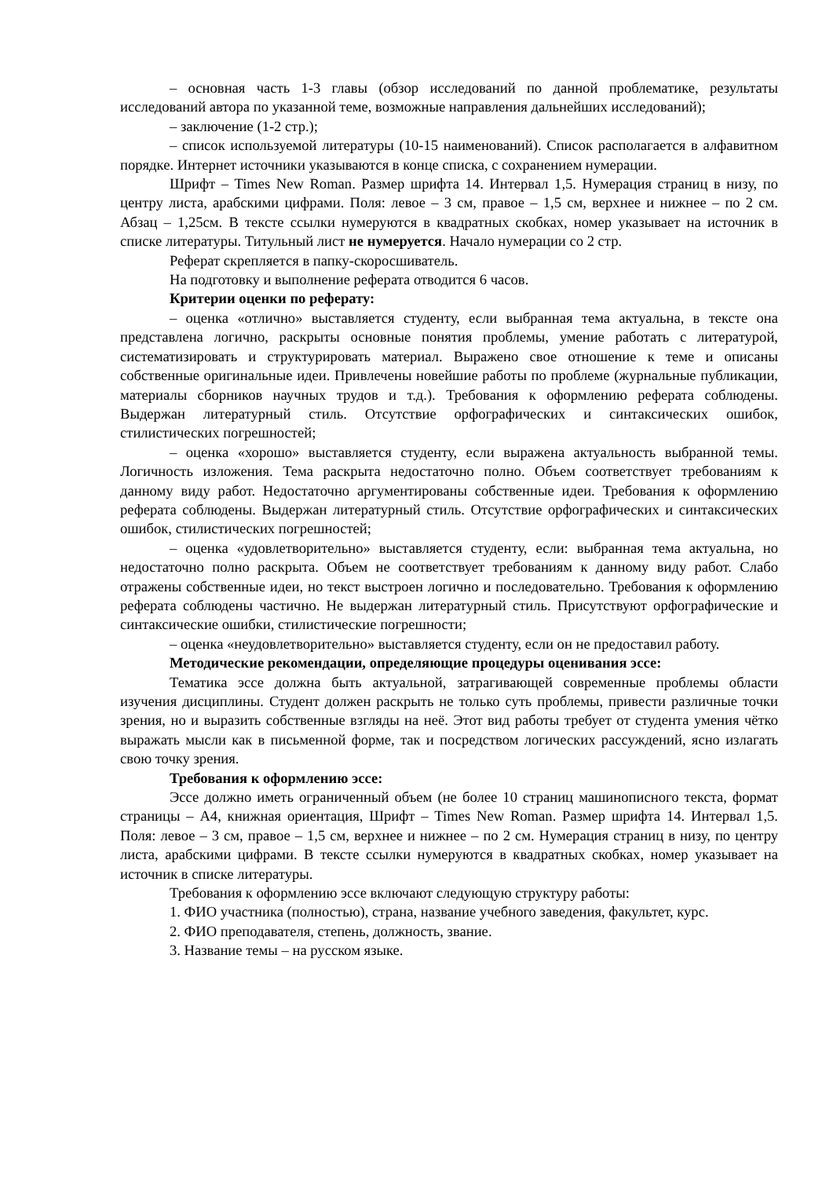– основная часть 1-3 главы (обзор исследований по данной проблематике, результаты исследований автора по указанной теме, возможные направления дальнейших исследований);
– заключение (1-2 стр.);
– список используемой литературы (10-15 наименований). Список располагается в алфавитном порядке. Интернет источники указываются в конце списка, с сохранением нумерации.
Шрифт – Times New Roman. Размер шрифта 14. Интервал 1,5. Нумерация страниц в низу, по центру листа, арабскими цифрами. Поля: левое – 3 см, правое – 1,5 см, верхнее и нижнее – по 2 см. Абзац – 1,25см. В тексте ссылки нумеруются в квадратных скобках, номер указывает на источник в списке литературы. Титульный лист не нумеруется. Начало нумерации со 2 стр.
Реферат скрепляется в папку-скоросшиватель.
На подготовку и выполнение реферата отводится 6 часов.
Критерии оценки по реферату:
– оценка «отлично» выставляется студенту, если выбранная тема актуальна, в тексте она представлена логично, раскрыты основные понятия проблемы, умение работать с литературой, систематизировать и структурировать материал. Выражено свое отношение к теме и описаны собственные оригинальные идеи. Привлечены новейшие работы по проблеме (журнальные публикации, материалы сборников научных трудов и т.д.). Требования к оформлению реферата соблюдены. Выдержан литературный стиль. Отсутствие орфографических и синтаксических ошибок, стилистических погрешностей;
– оценка «хорошо» выставляется студенту, если выражена актуальность выбранной темы. Логичность изложения. Тема раскрыта недостаточно полно. Объем соответствует требованиям к данному виду работ. Недостаточно аргументированы собственные идеи. Требования к оформлению реферата соблюдены. Выдержан литературный стиль. Отсутствие орфографических и синтаксических ошибок, стилистических погрешностей;
– оценка «удовлетворительно» выставляется студенту, если: выбранная тема актуальна, но недостаточно полно раскрыта. Объем не соответствует требованиям к данному виду работ. Слабо отражены собственные идеи, но текст выстроен логично и последовательно. Требования к оформлению реферата соблюдены частично. Не выдержан литературный стиль. Присутствуют орфографические и синтаксические ошибки, стилистические погрешности;
– оценка «неудовлетворительно» выставляется студенту, если он не предоставил работу.
Методические рекомендации, определяющие процедуры оценивания эссе:
Тематика эссе должна быть актуальной, затрагивающей современные проблемы области изучения дисциплины. Студент должен раскрыть не только суть проблемы, привести различные точки зрения, но и выразить собственные взгляды на неё. Этот вид работы требует от студента умения чётко выражать мысли как в письменной форме, так и посредством логических рассуждений, ясно излагать свою точку зрения.
Требования к оформлению эссе:
Эссе должно иметь ограниченный объем (не более 10 страниц машинописного текста, формат страницы – А4, книжная ориентация, Шрифт – Times New Roman. Размер шрифта 14. Интервал 1,5. Поля: левое – 3 см, правое – 1,5 см, верхнее и нижнее – по 2 см. Нумерация страниц в низу, по центру листа, арабскими цифрами. В тексте ссылки нумеруются в квадратных скобках, номер указывает на источник в списке литературы.
Требования к оформлению эссе включают следующую структуру работы:
1. ФИО участника (полностью), страна, название учебного заведения, факультет, курс.
2. ФИО преподавателя, степень, должность, звание.
3. Название темы – на русском языке.